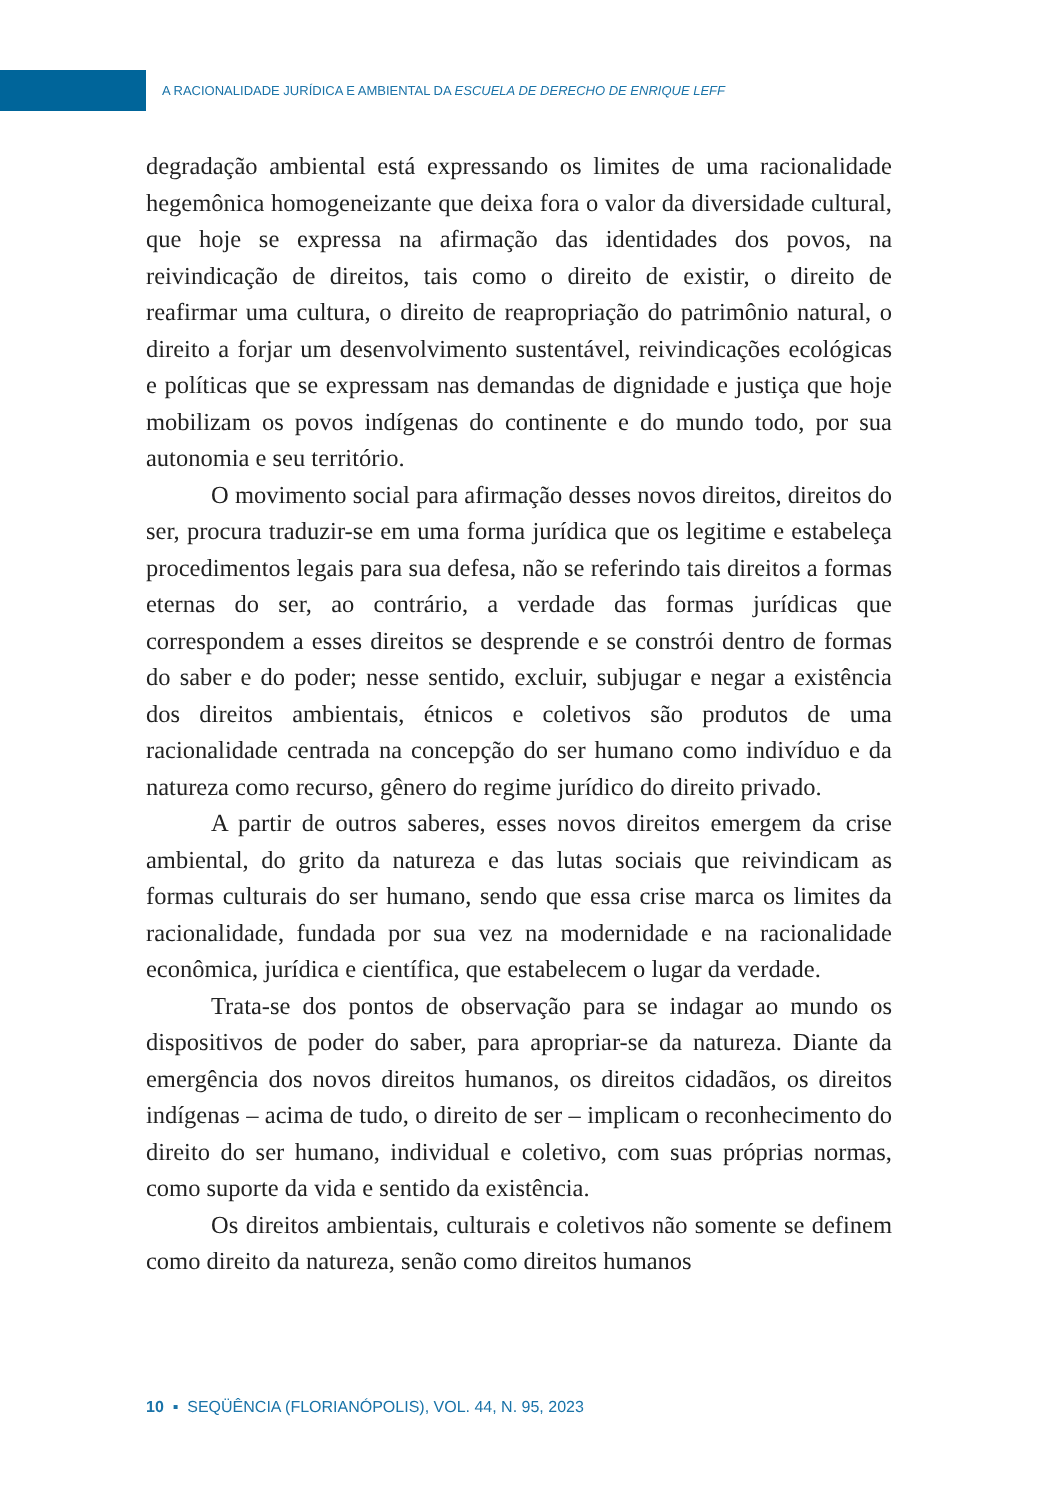A RACIONALIDADE JURÍDICA E AMBIENTAL DA ESCUELA DE DERECHO DE ENRIQUE LEFF
degradação ambiental está expressando os limites de uma racionalidade hegemônica homogeneizante que deixa fora o valor da diversidade cultural, que hoje se expressa na afirmação das identidades dos povos, na reivindicação de direitos, tais como o direito de existir, o direito de reafirmar uma cultura, o direito de reapropriação do patrimônio natural, o direito a forjar um desenvolvimento sustentável, reivindicações ecológicas e políticas que se expressam nas demandas de dignidade e justiça que hoje mobilizam os povos indígenas do continente e do mundo todo, por sua autonomia e seu território.
O movimento social para afirmação desses novos direitos, direitos do ser, procura traduzir-se em uma forma jurídica que os legitime e estabeleça procedimentos legais para sua defesa, não se referindo tais direitos a formas eternas do ser, ao contrário, a verdade das formas jurídicas que correspondem a esses direitos se desprende e se constrói dentro de formas do saber e do poder; nesse sentido, excluir, subjugar e negar a existência dos direitos ambientais, étnicos e coletivos são produtos de uma racionalidade centrada na concepção do ser humano como indivíduo e da natureza como recurso, gênero do regime jurídico do direito privado.
A partir de outros saberes, esses novos direitos emergem da crise ambiental, do grito da natureza e das lutas sociais que reivindicam as formas culturais do ser humano, sendo que essa crise marca os limites da racionalidade, fundada por sua vez na modernidade e na racionalidade econômica, jurídica e científica, que estabelecem o lugar da verdade.
Trata-se dos pontos de observação para se indagar ao mundo os dispositivos de poder do saber, para apropriar-se da natureza. Diante da emergência dos novos direitos humanos, os direitos cidadãos, os direitos indígenas – acima de tudo, o direito de ser – implicam o reconhecimento do direito do ser humano, individual e coletivo, com suas próprias normas, como suporte da vida e sentido da existência.
Os direitos ambientais, culturais e coletivos não somente se definem como direito da natureza, senão como direitos humanos
10 ▪ SEQÜÊNCIA (FLORIANÓPOLIS), VOL. 44, N. 95, 2023